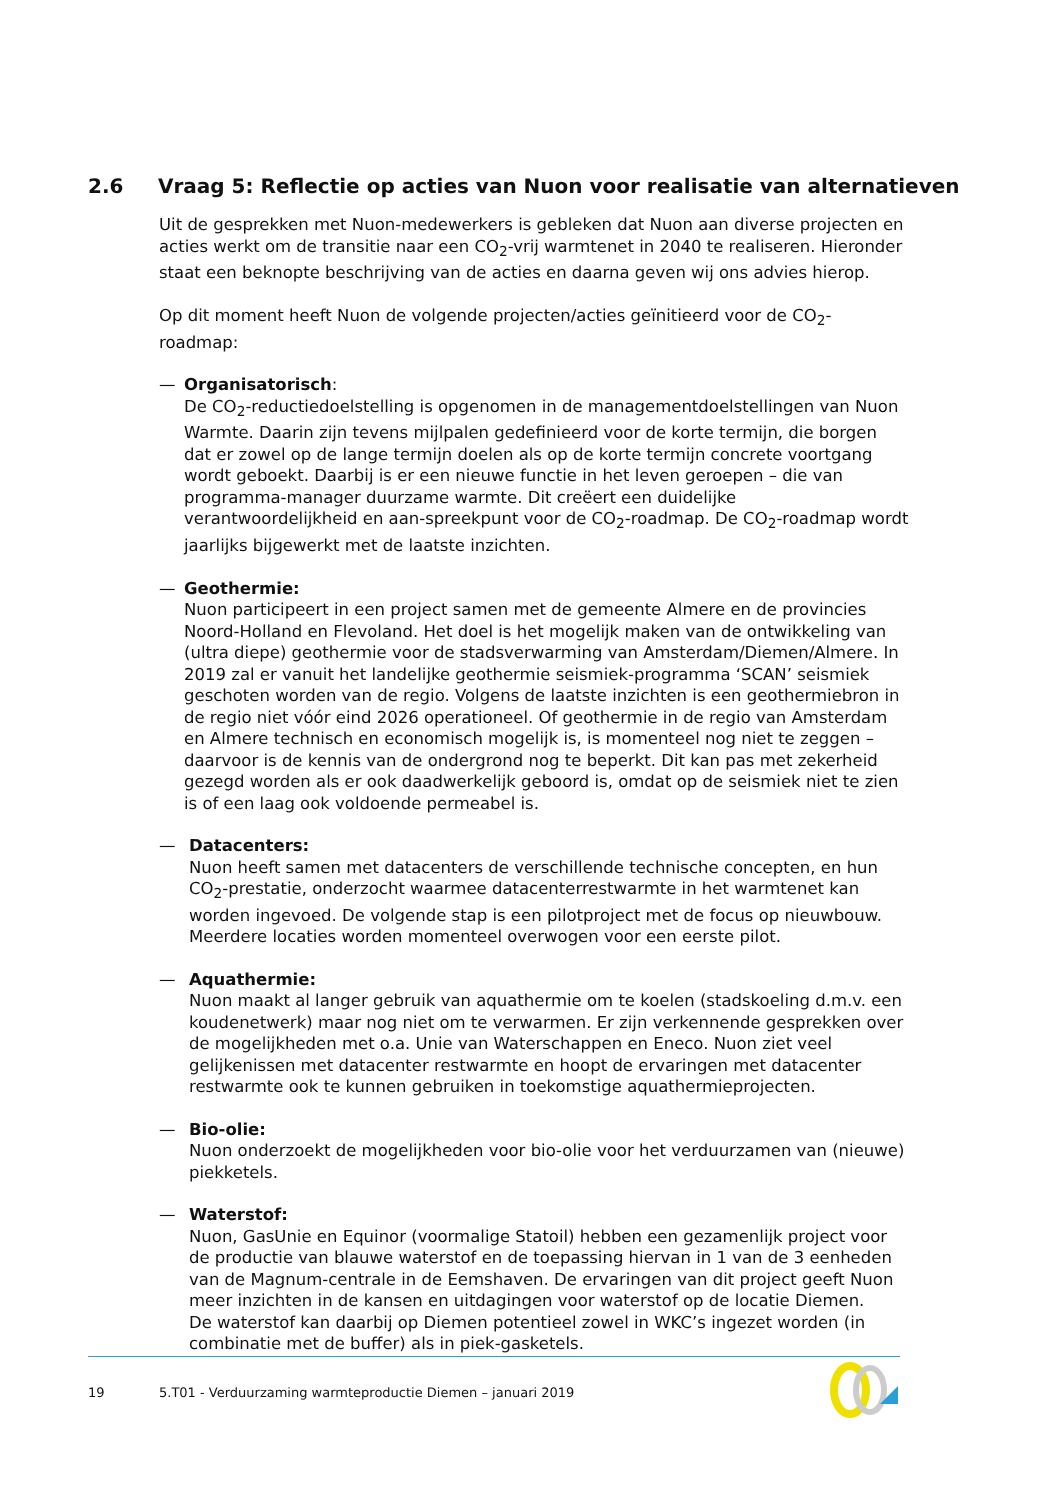2.6 Vraag 5: Reflectie op acties van Nuon voor realisatie van alternatieven
Uit de gesprekken met Nuon-medewerkers is gebleken dat Nuon aan diverse projecten en acties werkt om de transitie naar een CO<sub>2</sub>-vrij warmtenet in 2040 te realiseren. Hieronder staat een beknopte beschrijving van de acties en daarna geven wij ons advies hierop.
Op dit moment heeft Nuon de volgende projecten/acties geïnitieerd voor de CO<sub>2</sub>-roadmap:
— Organisatorisch:
De CO<sub>2</sub>-reductiedoelstelling is opgenomen in de managementdoelstellingen van Nuon Warmte. Daarin zijn tevens mijlpalen gedefinieerd voor de korte termijn, die borgen dat er zowel op de lange termijn doelen als op de korte termijn concrete voortgang wordt geboekt. Daarbij is er een nieuwe functie in het leven geroepen – die van programma-manager duurzame warmte. Dit creëert een duidelijke verantwoordelijkheid en aan-spreekpunt voor de CO<sub>2</sub>-roadmap. De CO<sub>2</sub>-roadmap wordt jaarlijks bijgewerkt met de laatste inzichten.
— Geothermie:
Nuon participeert in een project samen met de gemeente Almere en de provincies Noord-Holland en Flevoland. Het doel is het mogelijk maken van de ontwikkeling van (ultra diepe) geothermie voor de stadsverwarming van Amsterdam/Diemen/Almere. In 2019 zal er vanuit het landelijke geothermie seismiek-programma ‘SCAN’ seismiek geschoten worden van de regio. Volgens de laatste inzichten is een geothermiebron in de regio niet vóór eind 2026 operationeel. Of geothermie in de regio van Amsterdam en Almere technisch en economisch mogelijk is, is momenteel nog niet te zeggen – daarvoor is de kennis van de ondergrond nog te beperkt. Dit kan pas met zekerheid gezegd worden als er ook daadwerkelijk geboord is, omdat op de seismiek niet te zien is of een laag ook voldoende permeabel is.
— Datacenters:
Nuon heeft samen met datacenters de verschillende technische concepten, en hun CO<sub>2</sub>-prestatie, onderzocht waarmee datacenterrestwarmte in het warmtenet kan worden ingevoed. De volgende stap is een pilotproject met de focus op nieuwbouw. Meerdere locaties worden momenteel overwogen voor een eerste pilot.
— Aquathermie:
Nuon maakt al langer gebruik van aquathermie om te koelen (stadskoeling d.m.v. een koudenetwerk) maar nog niet om te verwarmen. Er zijn verkennende gesprekken over de mogelijkheden met o.a. Unie van Waterschappen en Eneco. Nuon ziet veel gelijkenissen met datacenter restwarmte en hoopt de ervaringen met datacenter restwarmte ook te kunnen gebruiken in toekomstige aquathermieprojecten.
— Bio-olie:
Nuon onderzoekt de mogelijkheden voor bio-olie voor het verduurzamen van (nieuwe) piekketels.
— Waterstof:
Nuon, GasUnie en Equinor (voormalige Statoil) hebben een gezamenlijk project voor de productie van blauwe waterstof en de toepassing hiervan in 1 van de 3 eenheden van de Magnum-centrale in de Eemshaven. De ervaringen van dit project geeft Nuon meer inzichten in de kansen en uitdagingen voor waterstof op de locatie Diemen.
De waterstof kan daarbij op Diemen potentieel zowel in WKC’s ingezet worden (in combinatie met de buffer) als in piek-gasketels.
19 5.T01 - Verduurzaming warmteproductie Diemen – januari 2019